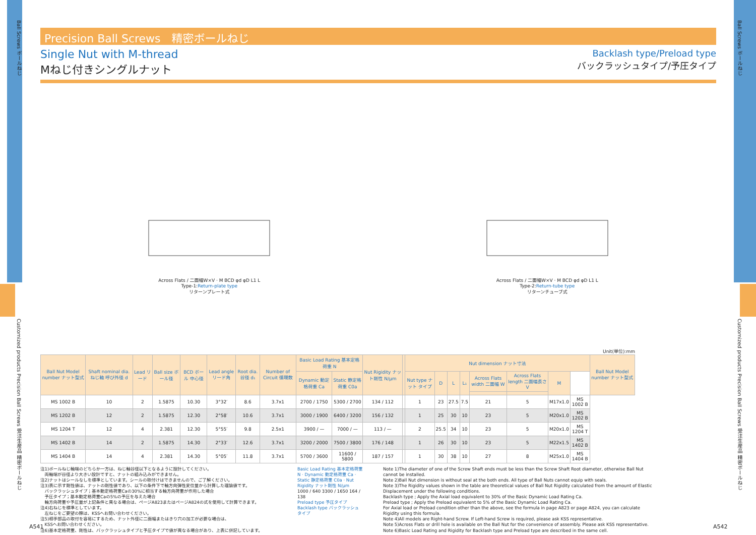Ball Screws ボールねじ
Customized products Precision Ball Screws 受注生産品 精密ボールねじ
Ball Screws ボールねじ
Customized products Precision Ball Screws 受注生産品 精密ボールねじ
Precision Ball Screws　精密ボールねじ
Single Nut with M-thread
Mねじ付きシングルナット
Backlash type/Preload type
バックラッシュタイプ/予圧タイプ
Across Flats / 二面幅W×V · M BCD φd φD L1 L
Type-1:Return-plate type
リターンプレート式
Across Flats / 二面幅W×V · M BCD φd φD L1 L
Type-2:Return-tube type
リターンチューブ式
Unit(単位):mm
| Ball Nut Model number ナット型式 | Shaft nominal dia. ねじ軸 呼び外径 d | Lead リード | Ball size ボール径 | BCD ボール 中心径 | Lead angle リード角 | Root dia. 谷径 d₁ | Number of Circuit 循環数 | Basic Load Rating 基本定格荷重 N | | Nut Rigidity ナット剛性 N/μm | | Nut dimension ナット寸法 | | | | | | | | Ball Nut Model number ナット型式 |
| --- | --- | --- | --- | --- | --- | --- | --- | --- | --- | --- | --- | --- | --- | --- | --- | --- | --- | --- | --- | --- |
| | | | | | | | | Dynamic 動定格荷重 Ca | Static 静定格荷重 C0a | | | Nut type ナット タイプ | D | L | L₁ | Across Flats width 二面幅 W | Across Flats length 二面幅長さ V | M | | |
| MS 1002 B | 10 | 2 | 1.5875 | 10.30 | 3°32′ | 8.6 | 3.7x1 | 2700 / 1750 | 5300 / 2700 | 134 / 112 | | 1 | 23 | 27.5 | 7.5 | 21 | 5 | M17x1.0 | MS 1002 B | |
| MS 1202 B | 12 | 2 | 1.5875 | 12.30 | 2°58′ | 10.6 | 3.7x1 | 3000 / 1900 | 6400 / 3200 | 156 / 132 | | 1 | 25 | 30 | 10 | 23 | 5 | M20x1.0 | MS 1202 B | |
| MS 1204 T | 12 | 4 | 2.381 | 12.30 | 5°55′ | 9.8 | 2.5x1 | 3900 / — | 7000 / — | 113 / — | | 2 | 25.5 | 34 | 10 | 23 | 5 | M20x1.0 | MS 1204 T | |
| MS 1402 B | 14 | 2 | 1.5875 | 14.30 | 2°33′ | 12.6 | 3.7x1 | 3200 / 2000 | 7500 / 3800 | 176 / 148 | | 1 | 26 | 30 | 10 | 23 | 5 | M22x1.5 | MS 1402 B | |
| MS 1404 B | 14 | 4 | 2.381 | 14.30 | 5°05′ | 11.8 | 3.7x1 | 5700 / 3600 | 11600 / 5800 | 187 / 157 | | 1 | 30 | 38 | 10 | 27 | 8 | M25x1.0 | MS 1404 B | |
注1)ボールねじ軸端のどちらか一方は、ねじ軸谷径以下となるように設計してください。
　両軸端が谷径より大きい設計ですと、ナットの組み込みができません。
注2)ナットはシールなしを標準としています。シールの取付けはできませんので、ご了解ください。
注3)表に示す剛性値は、ナットの剛性値であり、以下の条件下で軸方向弾性変位量から計算した理論値です。
　バックラッシュタイプ；基本動定格荷重Caの30%に相当する軸方向荷重が作用した場合
　予圧タイプ；基本動定格荷重Caの5%の予圧を与えた場合
　軸方向荷重や予圧量が上記条件と異なる場合は、ページA823またはページA824の式を使用して計算できます。
注4)右ねじを標準としています。
　左ねじをご要望の際は、KSSへお問い合わせください。
注5)相手部品の取付を容易にするため、ナット外径に二面幅またはきり穴の加工が必要な場合は、
　KSSへお問い合わせください。
注6)基本定格荷重、剛性は、バックラッシュタイプと予圧タイプで値が異なる場合があり、上表に併記しています。
Basic Load Rating 基本定格荷重 N · Dynamic 動定格荷重 Ca · Static 静定格荷重 C0a · Nut Rigidity ナット剛性 N/μm
1000 / 640 3300 / 1650 164 / 138
Preload type 予圧タイプ
Backlash type バックラッシュタイプ
Note 1)The diameter of one of the Screw Shaft ends must be less than the Screw Shaft Root diameter, otherwise Ball Nut cannot be installed.
Note 2)Ball Nut dimension is without seal at the both ends. All type of Ball Nuts cannot equip with seals.
Note 3)The Rigidity values shown in the table are theoretical values of Ball Nut Rigidity calculated from the amount of Elastic Displacement under the following conditions.
Backlash type ; Apply the Axial load equivalent to 30% of the Basic Dynamic Load Rating Ca.
Preload type ; Apply the Preload equivalent to 5% of the Basic Dynamic Load Rating Ca.
For Axial load or Preload condition other than the above, see the formula in page A823 or page A824, you can calculate Rigidity using this formula.
Note 4)All models are Right-hand Screw. If Left-hand Screw is required, please ask KSS representative.
Note 5)Across Flats or drill hole is available on the Ball Nut for the convenience of assembly. Please ask KSS representative.
Note 6)Basic Load Rating and Rigidity for Backlash type and Preload type are described in the same cell.
A541 A542